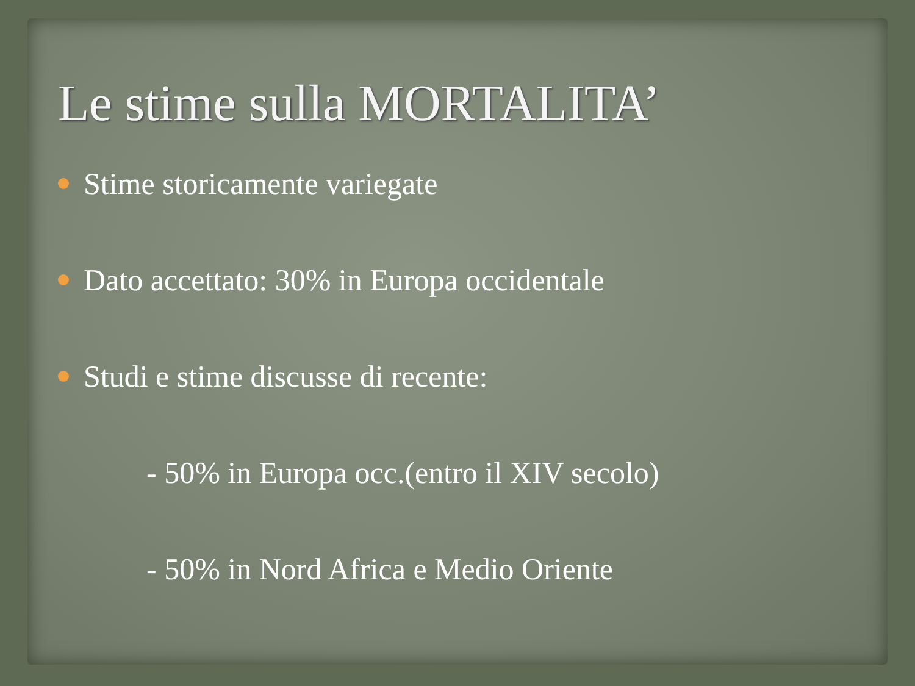Le stime sulla MORTALITA’
Stime storicamente variegate
Dato accettato: 30% in Europa occidentale
Studi e stime discusse di recente:
- 50% in Europa occ.(entro il XIV secolo)
- 50% in Nord Africa e Medio Oriente